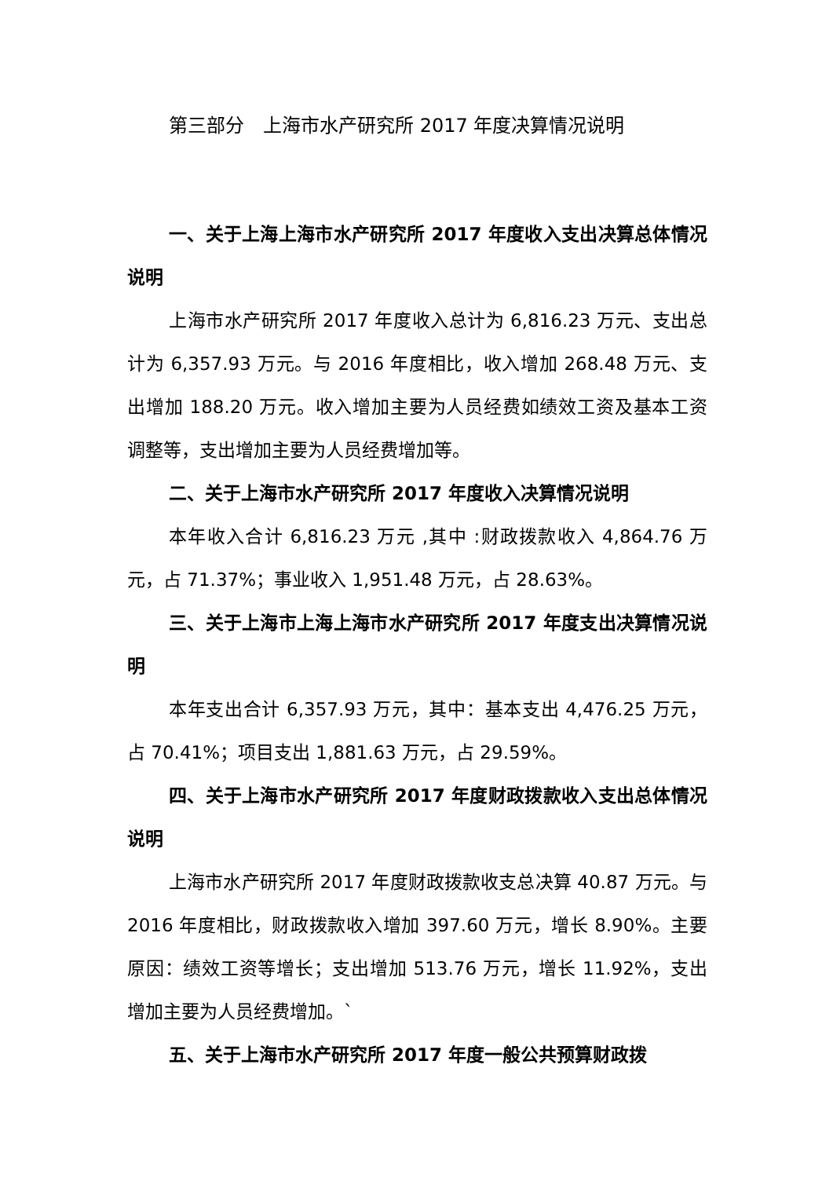第三部分　上海市水产研究所 2017 年度决算情况说明
一、关于上海上海市水产研究所 2017 年度收入支出决算总体情况说明
上海市水产研究所 2017 年度收入总计为 6,816.23 万元、支出总计为 6,357.93 万元。与 2016 年度相比，收入增加 268.48 万元、支出增加 188.20 万元。收入增加主要为人员经费如绩效工资及基本工资调整等，支出增加主要为人员经费增加等。
二、关于上海市水产研究所 2017 年度收入决算情况说明
本年收入合计 6,816.23 万元 ,其中 :财政拨款收入 4,864.76 万元，占 71.37%；事业收入 1,951.48 万元，占 28.63%。
三、关于上海市上海上海市水产研究所 2017 年度支出决算情况说明
本年支出合计 6,357.93 万元，其中：基本支出 4,476.25 万元，占 70.41%；项目支出 1,881.63 万元，占 29.59%。
四、关于上海市水产研究所 2017 年度财政拨款收入支出总体情况说明
上海市水产研究所 2017 年度财政拨款收支总决算 40.87 万元。与 2016 年度相比，财政拨款收入增加 397.60 万元，增长 8.90%。主要原因：绩效工资等增长；支出增加 513.76 万元，增长 11.92%，支出增加主要为人员经费增加。`
五、关于上海市水产研究所 2017 年度一般公共预算财政拨